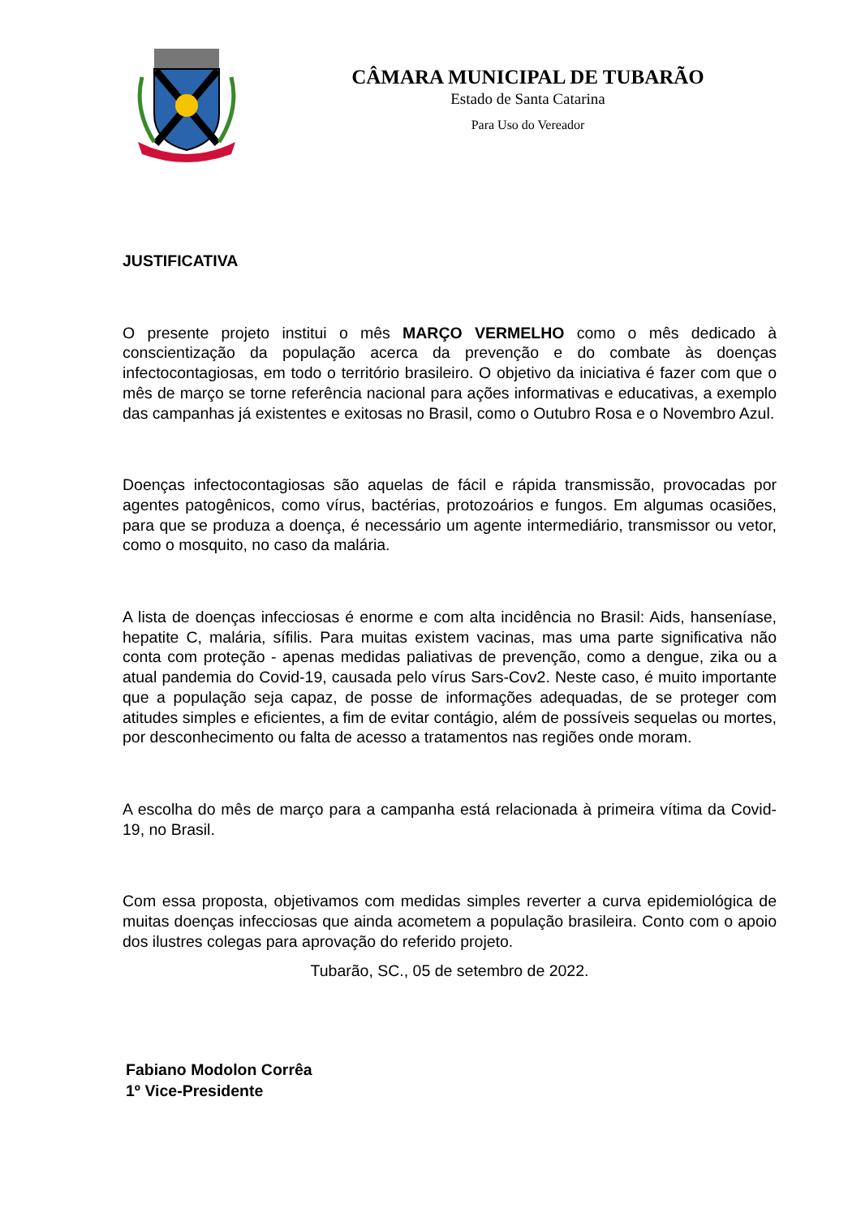CÂMARA MUNICIPAL DE TUBARÃO
Estado de Santa Catarina
Para Uso do Vereador
JUSTIFICATIVA
O presente projeto institui o mês MARÇO VERMELHO como o mês dedicado à conscientização da população acerca da prevenção e do combate às doenças infectocontagiosas, em todo o território brasileiro. O objetivo da iniciativa é fazer com que o mês de março se torne referência nacional para ações informativas e educativas, a exemplo das campanhas já existentes e exitosas no Brasil, como o Outubro Rosa e o Novembro Azul.
Doenças infectocontagiosas são aquelas de fácil e rápida transmissão, provocadas por agentes patogênicos, como vírus, bactérias, protozoários e fungos. Em algumas ocasiões, para que se produza a doença, é necessário um agente intermediário, transmissor ou vetor, como o mosquito, no caso da malária.
A lista de doenças infecciosas é enorme e com alta incidência no Brasil: Aids, hanseníase, hepatite C, malária, sífilis. Para muitas existem vacinas, mas uma parte significativa não conta com proteção - apenas medidas paliativas de prevenção, como a dengue, zika ou a atual pandemia do Covid-19, causada pelo vírus Sars-Cov2. Neste caso, é muito importante que a população seja capaz, de posse de informações adequadas, de se proteger com atitudes simples e eficientes, a fim de evitar contágio, além de possíveis sequelas ou mortes, por desconhecimento ou falta de acesso a tratamentos nas regiões onde moram.
A escolha do mês de março para a campanha está relacionada à primeira vítima da Covid-19, no Brasil.
Com essa proposta, objetivamos com medidas simples reverter a curva epidemiológica de muitas doenças infecciosas que ainda acometem a população brasileira. Conto com o apoio dos ilustres colegas para aprovação do referido projeto.
Tubarão, SC., 05 de setembro de 2022.
Fabiano Modolon Corrêa
1º Vice-Presidente